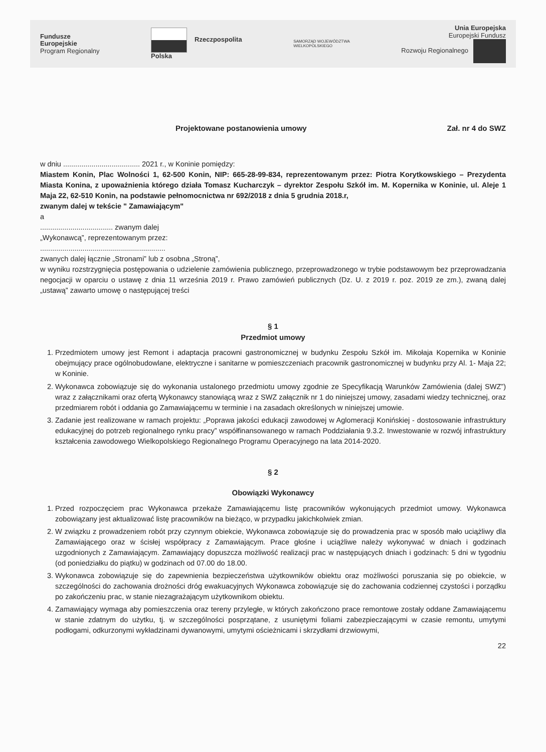Fundusze
Europejskie
Program Regionalny
Rzeczpospolita
Polska
SAMORZĄD WOJEWÓDZTWA
WIELKOPOLSKIEGO
Unia Europejska
Europejski Fundusz
Rozwoju Regionalnego
Projektowane postanowienia umowy Zał. nr 4 do SWZ
w dniu ...................................... 2021 r., w Koninie pomiędzy:
Miastem Konin, Plac Wolności 1, 62-500 Konin, NIP: 665-28-99-834, reprezentowanym przez: Piotra Korytkowskiego – Prezydenta Miasta Konina, z upoważnienia którego działa Tomasz Kucharczyk – dyrektor Zespołu Szkół im. M. Kopernika w Koninie, ul. Aleje 1 Maja 22, 62-510 Konin, na podstawie pełnomocnictwa nr 692/2018 z dnia 5 grudnia 2018.r,
zwanym dalej w tekście " Zamawiającym"
a
.................................... zwanym dalej
„Wykonawcą”, reprezentowanym przez:
..............................................................
zwanych dalej łącznie „Stronami” lub z osobna „Stroną”,
w wyniku rozstrzygnięcia postępowania o udzielenie zamówienia publicznego, przeprowadzonego w trybie podstawowym bez przeprowadzania negocjacji w oparciu o ustawę z dnia 11 września 2019 r. Prawo zamówień publicznych (Dz. U. z 2019 r. poz. 2019 ze zm.), zwaną dalej „ustawą” zawarto umowę o następującej treści
§ 1
Przedmiot umowy
1. Przedmiotem umowy jest Remont i adaptacja pracowni gastronomicznej w budynku Zespołu Szkół im. Mikołaja Kopernika w Koninie obejmujący prace ogólnobudowlane, elektryczne i sanitarne w pomieszczeniach pracownik gastronomicznej w budynku przy Al. 1- Maja 22; w Koninie.
2. Wykonawca zobowiązuje się do wykonania ustalonego przedmiotu umowy zgodnie ze Specyfikacją Warunków Zamówienia (dalej SWZ”) wraz z załącznikami oraz ofertą Wykonawcy stanowiącą wraz z SWZ załącznik nr 1 do niniejszej umowy, zasadami wiedzy technicznej, oraz przedmiarem robót i oddania go Zamawiającemu w terminie i na zasadach określonych w niniejszej umowie.
3. Zadanie jest realizowane w ramach projektu: „Poprawa jakości edukacji zawodowej w Aglomeracji Konińskiej - dostosowanie infrastruktury edukacyjnej do potrzeb regionalnego rynku pracy” współfinansowanego w ramach Poddziałania 9.3.2. Inwestowanie w rozwój infrastruktury kształcenia zawodowego Wielkopolskiego Regionalnego Programu Operacyjnego na lata 2014-2020.
§ 2
Obowiązki Wykonawcy
1. Przed rozpoczęciem prac Wykonawca przekaże Zamawiającemu listę pracowników wykonujących przedmiot umowy. Wykonawca zobowiązany jest aktualizować listę pracowników na bieżąco, w przypadku jakichkolwiek zmian.
2. W związku z prowadzeniem robót przy czynnym obiekcie, Wykonawca zobowiązuje się do prowadzenia prac w sposób mało uciążliwy dla Zamawiającego oraz w ścisłej współpracy z Zamawiającym. Prace głośne i uciążliwe należy wykonywać w dniach i godzinach uzgodnionych z Zamawiającym. Zamawiający dopuszcza możliwość realizacji prac w następujących dniach i godzinach: 5 dni w tygodniu (od poniedziałku do piątku) w godzinach od 07.00 do 18.00.
3. Wykonawca zobowiązuje się do zapewnienia bezpieczeństwa użytkowników obiektu oraz możliwości poruszania się po obiekcie, w szczególności do zachowania drożności dróg ewakuacyjnych Wykonawca zobowiązuje się do zachowania codziennej czystości i porządku po zakończeniu prac, w stanie niezagrażającym użytkownikom obiektu.
4. Zamawiający wymaga aby pomieszczenia oraz tereny przyległe, w których zakończono prace remontowe zostały oddane Zamawiającemu w stanie zdatnym do użytku, tj. w szczególności posprzątane, z usuniętymi foliami zabezpieczającymi w czasie remontu, umytymi podłogami, odkurzonymi wykładzinami dywanowymi, umytymi ościeżnicami i skrzydłami drzwiowymi,
22